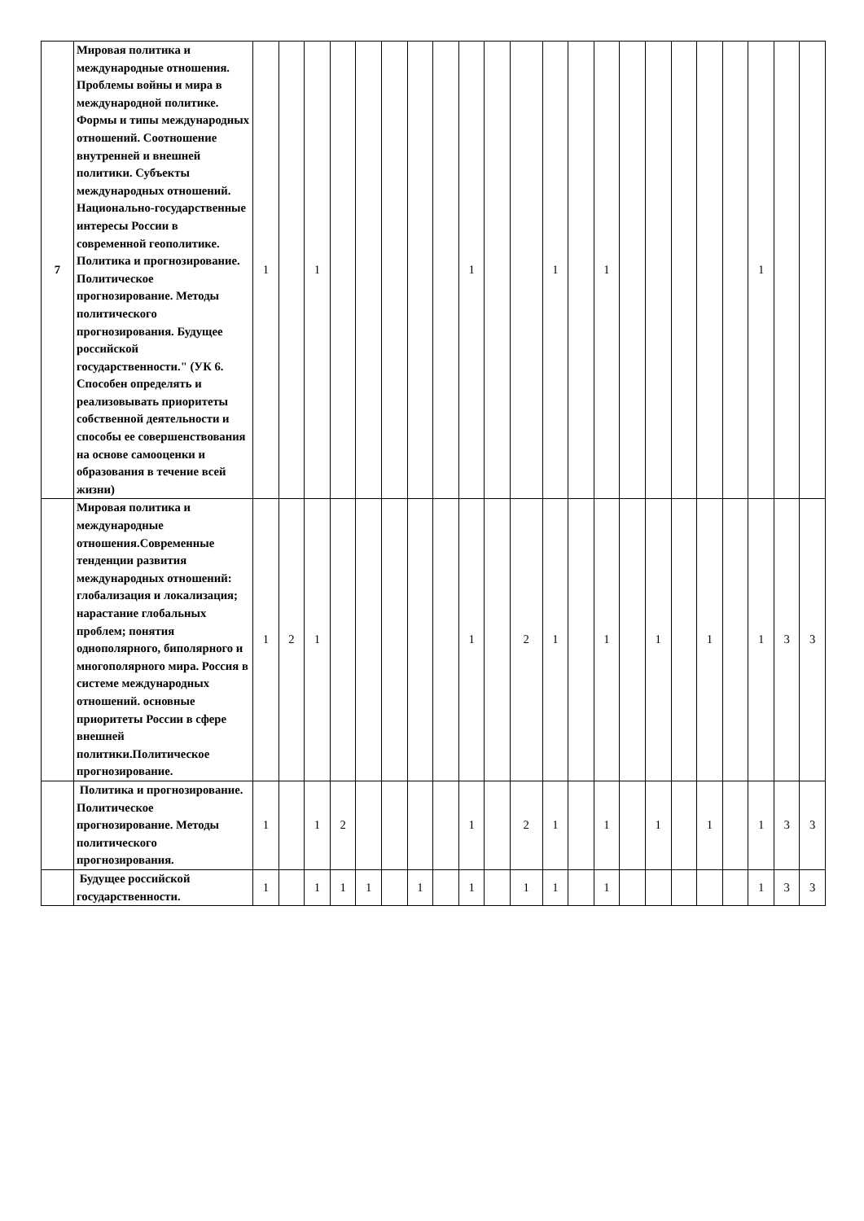| 7 | Мировая политика и международные отношения. Проблемы войны и мира в международной политике. Формы и типы международных отношений. Соотношение внутренней и внешней политики. Субъекты международных отношений. Национально-государственные интересы России в современной геополитике. Политика и прогнозирование. Политическое прогнозирование. Методы политического прогнозирования. Будущее российской государственности." (УК 6. Способен определять и реализовывать приоритеты собственной деятельности и способы ее совершенствования на основе самооценки и образования в течение всей жизни) | 1 | | 1 | | | | | | 1 | | | 1 | | 1 | | | | | | 1 | | |
| | Мировая политика и международные отношения.Современные тенденции развития международных отношений: глобализация и локализация; нарастание глобальных проблем; понятия однополярного, биполярного и многополярного мира. Россия в системе международных отношений. основные приоритеты России в сфере внешней политики.Политическое прогнозирование. | 1 | 2 | 1 | | | | | | 1 | | 2 | 1 | | 1 | | 1 | | 1 | | 1 | 3 | 3 |
| | Политика и прогнозирование. Политическое прогнозирование. Методы политического прогнозирования. | 1 | | 1 | 2 | | | | | 1 | | 2 | 1 | | 1 | | 1 | | 1 | | 1 | 3 | 3 |
| | Будущее российской государственности. | 1 | | 1 | 1 | 1 | | 1 | | 1 | | 1 | 1 | | 1 | | | | | | 1 | 3 | 3 |